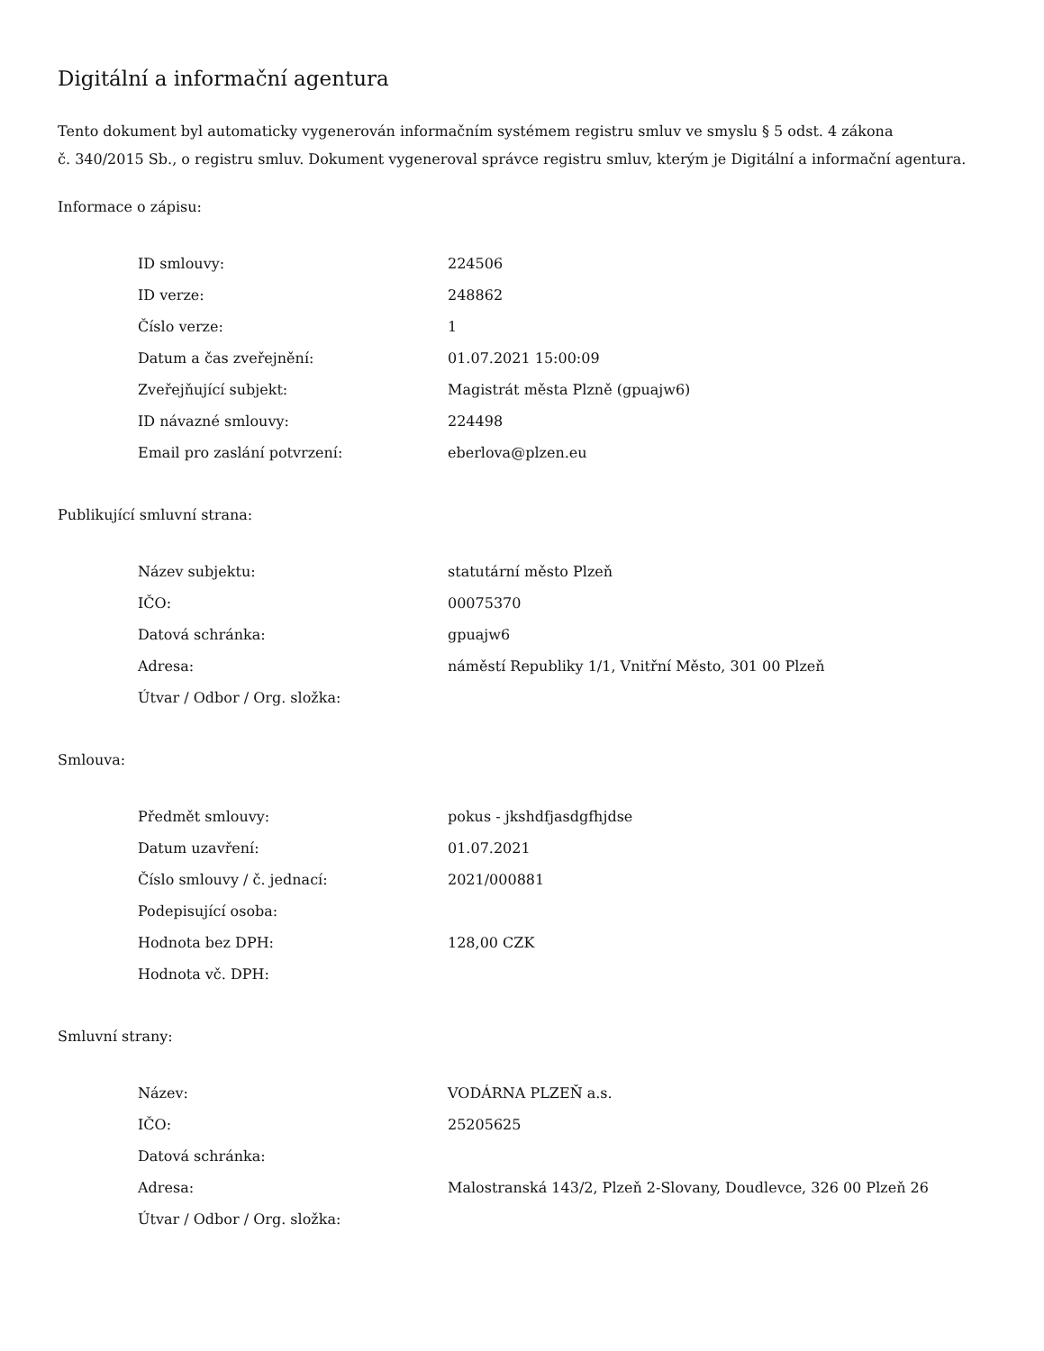Digitální a informační agentura
Tento dokument byl automaticky vygenerován informačním systémem registru smluv ve smyslu § 5 odst. 4 zákona
č. 340/2015 Sb., o registru smluv. Dokument vygeneroval správce registru smluv, kterým je Digitální a informační agentura.
Informace o zápisu:
| ID smlouvy: | 224506 |
| ID verze: | 248862 |
| Číslo verze: | 1 |
| Datum a čas zveřejnění: | 01.07.2021 15:00:09 |
| Zveřejňující subjekt: | Magistrát města Plzně (gpuajw6) |
| ID návazné smlouvy: | 224498 |
| Email pro zaslání potvrzení: | eberlova@plzen.eu |
Publikující smluvní strana:
| Název subjektu: | statutární město Plzeň |
| IČO: | 00075370 |
| Datová schránka: | gpuajw6 |
| Adresa: | náměstí Republiky 1/1, Vnitřní Město, 301 00 Plzeň |
| Útvar / Odbor / Org. složka: | |
Smlouva:
| Předmět smlouvy: | pokus - jkshdfjasdgfhjdse |
| Datum uzavření: | 01.07.2021 |
| Číslo smlouvy / č. jednací: | 2021/000881 |
| Podepisující osoba: | |
| Hodnota bez DPH: | 128,00 CZK |
| Hodnota vč. DPH: | |
Smluvní strany:
| Název: | VODÁRNA PLZEŇ a.s. |
| IČO: | 25205625 |
| Datová schránka: | |
| Adresa: | Malostranská 143/2, Plzeň 2-Slovany, Doudlevce, 326 00 Plzeň 26 |
| Útvar / Odbor / Org. složka: | |